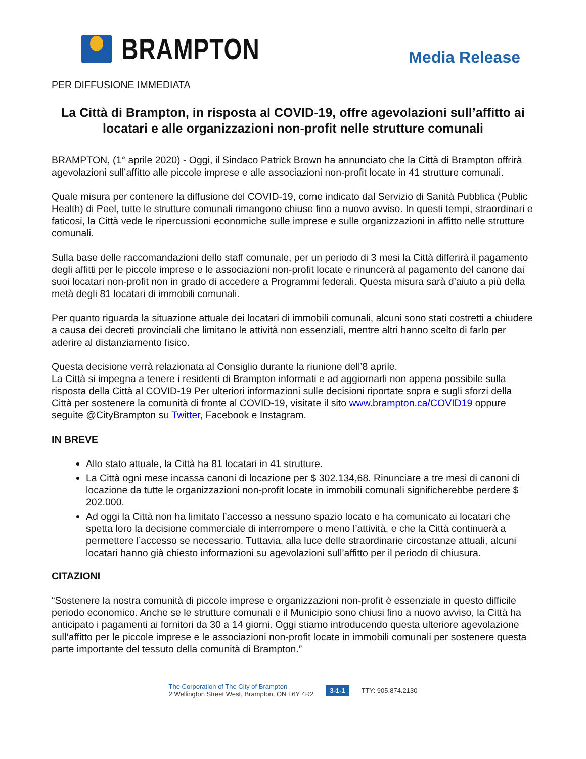BRAMPTON
Media Release
PER DIFFUSIONE IMMEDIATA
La Città di Brampton, in risposta al COVID-19, offre agevolazioni sull’affitto ai locatari e alle organizzazioni non-profit nelle strutture comunali
BRAMPTON, (1° aprile 2020) - Oggi, il Sindaco Patrick Brown ha annunciato che la Città di Brampton offrirà agevolazioni sull’affitto alle piccole imprese e alle associazioni non-profit locate in 41 strutture comunali.
Quale misura per contenere la diffusione del COVID-19, come indicato dal Servizio di Sanità Pubblica (Public Health) di Peel, tutte le strutture comunali rimangono chiuse fino a nuovo avviso. In questi tempi, straordinari e faticosi, la Città vede le ripercussioni economiche sulle imprese e sulle organizzazioni in affitto nelle strutture comunali.
Sulla base delle raccomandazioni dello staff comunale, per un periodo di 3 mesi la Città differirà il pagamento degli affitti per le piccole imprese e le associazioni non-profit locate e rinuncerà al pagamento del canone dai suoi locatari non-profit non in grado di accedere a Programmi federali. Questa misura sarà d’aiuto a più della metà degli 81 locatari di immobili comunali.
Per quanto riguarda la situazione attuale dei locatari di immobili comunali, alcuni sono stati costretti a chiudere a causa dei decreti provinciali che limitano le attività non essenziali, mentre altri hanno scelto di farlo per aderire al distanziamento fisico.
Questa decisione verrà relazionata al Consiglio durante la riunione dell’8 aprile.
La Città si impegna a tenere i residenti di Brampton informati e ad aggiornarli non appena possibile sulla risposta della Città al COVID-19 Per ulteriori informazioni sulle decisioni riportate sopra e sugli sforzi della Città per sostenere la comunità di fronte al COVID-19, visitate il sito www.brampton.ca/COVID19 oppure seguite @CityBrampton su Twitter, Facebook e Instagram.
IN BREVE
Allo stato attuale, la Città ha 81 locatari in 41 strutture.
La Città ogni mese incassa canoni di locazione per $ 302.134,68. Rinunciare a tre mesi di canoni di locazione da tutte le organizzazioni non-profit locate in immobili comunali significherebbe perdere $ 202.000.
Ad oggi la Città non ha limitato l’accesso a nessuno spazio locato e ha comunicato ai locatari che spetta loro la decisione commerciale di interrompere o meno l’attività, e che la Città continuerà a permettere l’accesso se necessario. Tuttavia, alla luce delle straordinarie circostanze attuali, alcuni locatari hanno già chiesto informazioni su agevolazioni sull’affitto per il periodo di chiusura.
CITAZIONI
“Sostenere la nostra comunità di piccole imprese e organizzazioni non-profit è essenziale in questo difficile periodo economico. Anche se le strutture comunali e il Municipio sono chiusi fino a nuovo avviso, la Città ha anticipato i pagamenti ai fornitori da 30 a 14 giorni. Oggi stiamo introducendo questa ulteriore agevolazione sull’affitto per le piccole imprese e le associazioni non-profit locate in immobili comunali per sostenere questa parte importante del tessuto della comunità di Brampton.”
The Corporation of The City of Brampton
2 Wellington Street West, Brampton, ON L6Y 4R2
3-1-1 TTY: 905.874.2130